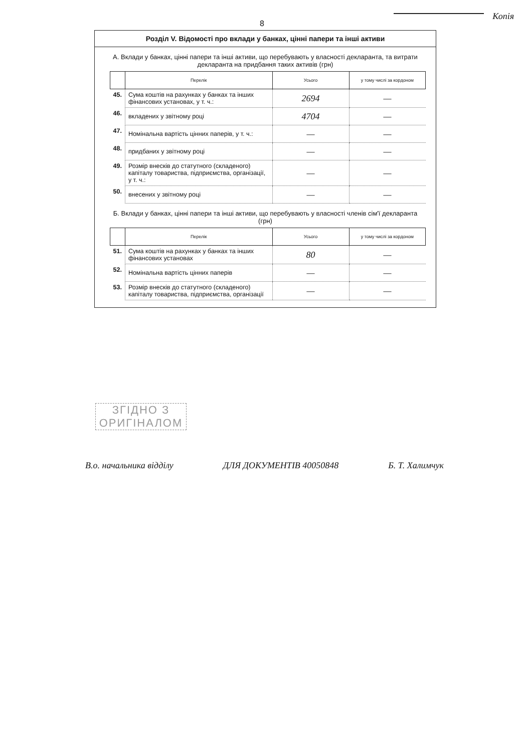8
Копія
Розділ V. Відомості про вклади у банках, цінні папери та інші активи
А. Вклади у банках, цінні папери та інші активи, що перебувають у власності декларанта, та витрати декларанта на придбання таких активів (грн)
| | Перелік | Усього | у тому числі за кордоном |
| --- | --- | --- | --- |
| 45. | Сума коштів на рахунках у банках та інших фінансових установах, у т. ч.: | 2694 | — |
| 46. | вкладених у звітному році | 4704 | — |
| 47. | Номінальна вартість цінних паперів, у т. ч.: | — | — |
| 48. | придбаних у звітному році | — | — |
| 49. | Розмір внесків до статутного (складеного) капіталу товариства, підприємства, організації, у т. ч.: | — | — |
| 50. | внесених у звітному році | — | — |
Б. Вклади у банках, цінні папери та інші активи, що перебувають у власності членів сім'ї декларанта (грн)
| | Перелік | Усього | у тому числі за кордоном |
| --- | --- | --- | --- |
| 51. | Сума коштів на рахунках у банках та інших фінансових установах | 80 | — |
| 52. | Номінальна вартість цінних паперів | — | — |
| 53. | Розмір внесків до статутного (складеного) капіталу товариства, підприємства, організації | — | — |
ЗГІДНО З
ОРИГІНАЛОМ
В.о. начальника відділу ДЛЯ ДОКУМЕНТІВ 40050848 Б. Т. Халимчук